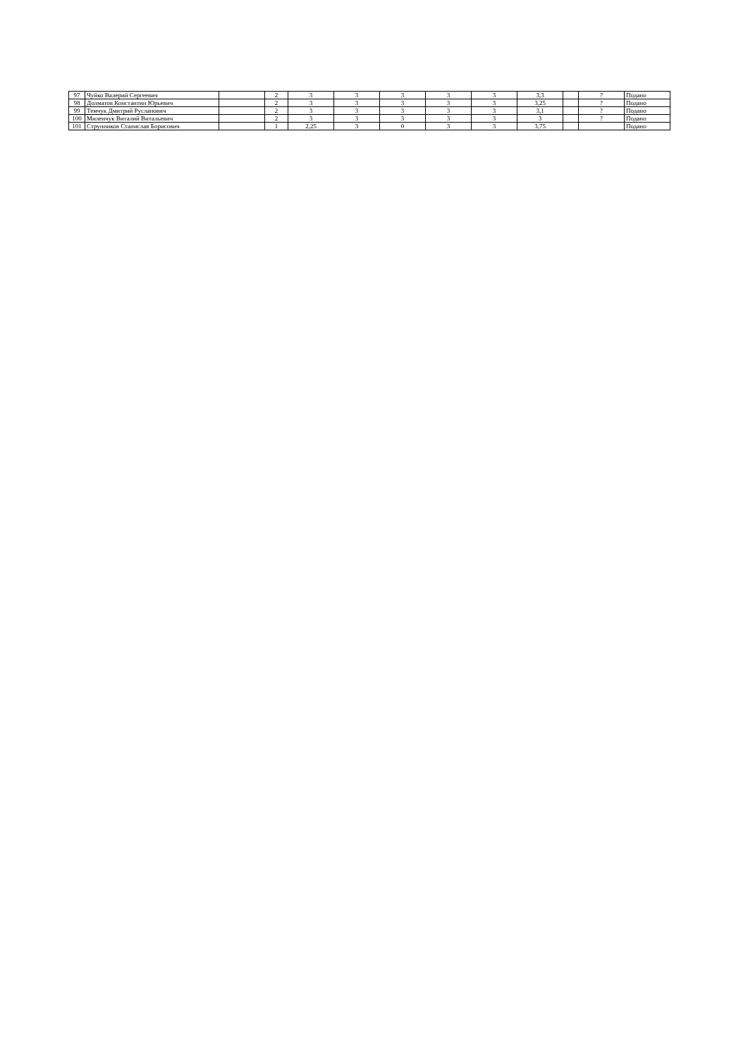| 97 | Чуйко Валерий Сергеевич | | 2 | 3 | 3 | 3 | 3 | 3 | 3,3 | | ? | Подано |
| 98 | Долматов Константин Юрьевич | | 2 | 3 | 3 | 3 | 3 | 3 | 3,25 | | ? | Подано |
| 99 | Темчук Дмитрий Русланович | | 2 | 3 | 3 | 3 | 3 | 3 | 3,1 | | ? | Подано |
| 100 | Миленчук Виталий Витальевич | | 2 | 3 | 3 | 3 | 3 | 3 | 3 | | ? | Подано |
| 101 | Струнников Станислав Борисович | | 1 | 2,25 | 3 | 0 | 3 | 3 | 3,75 | | | Подано |